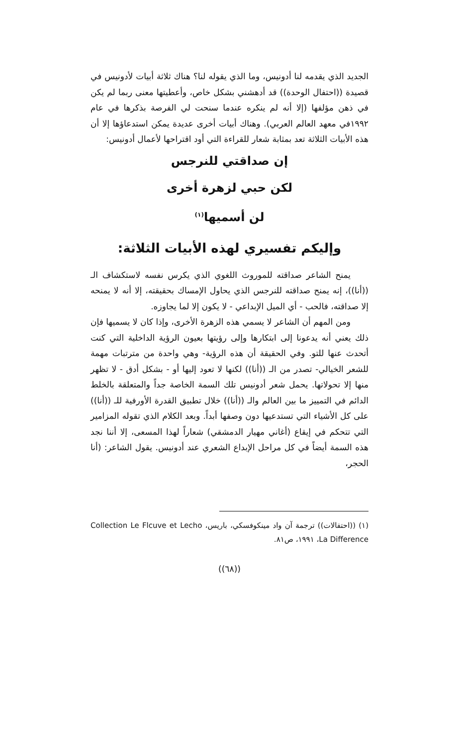الجديد الذي يقدمه لنا أدونيس، وما الذي يقوله لنا؟ هناك ثلاثة أبيات لأدونيس في قصيدة ((احتفال الوحدة)) قد أدهشني بشكل خاص، وأعطيتها معنى ربما لم يكن في ذهن مؤلفها (إلا أنه لم ينكره عندما سنحت لي الفرصة بذكرها في عام ١٩٩٢في معهد العالم العربي). وهناك أبيات أخرى عديدة يمكن استدعاؤها إلا أن هذه الأبيات الثلاثة تعد بمثابة شعار للقراءة التي أود اقتراحها لأعمال أدونيس:
إن صداقتي للنرجس
لكن حبي لزهرة أخرى
لن أسميها<sup>(١)</sup>
وإليكم تفسيري لهذه الأبيات الثلاثة:
يمنح الشاعر صداقته للموروث اللغوي الذي يكرس نفسه لاستكشاف الـ ((أنا))، إنه يمنح صداقته للنرجس الذي يحاول الإمساك بحقيقته، إلا أنه لا يمنحه إلا صداقته، فالحب - أي الميل الإبداعي - لا يكون إلا لما يجاوزه.
ومن المهم أن الشاعر لا يسمي هذه الزهرة الأخرى، وإذا كان لا يسميها فإن ذلك يعني أنه يدعونا إلى ابتكارها وإلى رؤيتها بعيون الرؤية الداخلية التي كنت أتحدث عنها للتو. وفي الحقيقة أن هذه الرؤية- وهي واحدة من مترتبات مهمة للشعر الخيالي- تصدر من الـ ((أنا)) لكنها لا تعود إليها أو - بشكل أدق - لا تظهر منها إلا تحولاتها. يحمل شعر أدونيس تلك السمة الخاصة جداً والمتعلقة بالخلط الدائم في التمييز ما بين العالم والـ ((أنا)) خلال تطبيق القدرة الأورفية للـ ((أنا)) على كل الأشياء التي تستدعيها دون وصفها أبداً. وبعد الكلام الذي تقوله المزامير التي تتحكم في إيقاع (أغاني مهيار الدمشقي) شعاراً لهذا المسعى، إلا أننا نجد هذه السمة أيضاً في كل مراحل الإبداع الشعري عند أدونيس. يقول الشاعر: (أنا الحجر،
(١) ((احتفالات)) ترجمة آن واد مينكوفسكي، باريس، Collection Le Flcuve et Lecho La Difference، ١٩٩١، ص٨١.
((٦٨))